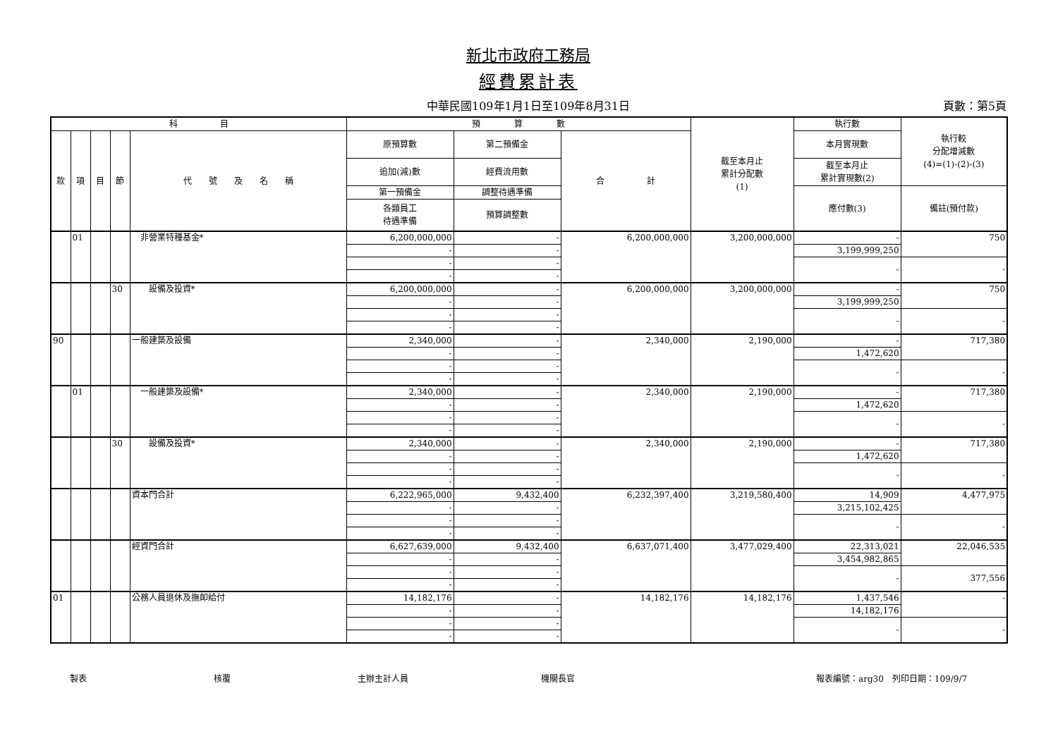新北市政府工務局
經費累計表
中華民國109年1月1日至109年8月31日 頁數：第5頁
| 科 目 | | | | | 預 算 數 | | | 截至本月止 累計分配數 (1) | 執行數 | 執行較 分配增減數 (4)=(1)-(2)-(3) |
| --- | --- | --- | --- | --- | --- | --- | --- | --- | --- | --- |
| 款 | 項 | 目 | 節 | 代 號 及 名 稱 | 原預算數 | 第二預備金 | 合 計 | | 本月實現數 | |
| | | | | | 追加(減)數 | 經費流用數 | | | 截至本月止 累計實現數(2) | |
| | | | | | 第一預備金 | 調整待遇準備 | | | 應付數(3) | 備註(預付款) |
| | | | | | 各類員工 待遇準備 | 預算調整數 | | | | |
| | 01 | | | 非營業特種基金* | 6,200,000,000 | - | 6,200,000,000 | 3,200,000,000 | - | 750 |
| | | | | | - | - | | | 3,199,999,250 | |
| | | | | | - | - | | | - | - |
| | | | | | - | - | | | | |
| | | | 30 | 設備及投資* | 6,200,000,000 | - | 6,200,000,000 | 3,200,000,000 | - | 750 |
| | | | | | - | - | | | 3,199,999,250 | |
| | | | | | - | - | | | - | - |
| | | | | | - | - | | | | |
| 90 | | | | 一般建築及設備 | 2,340,000 | - | 2,340,000 | 2,190,000 | - | 717,380 |
| | | | | | - | - | | | 1,472,620 | |
| | | | | | - | - | | | - | - |
| | | | | | - | - | | | | |
| | 01 | | | 一般建築及設備* | 2,340,000 | - | 2,340,000 | 2,190,000 | - | 717,380 |
| | | | | | - | - | | | 1,472,620 | |
| | | | | | - | - | | | - | - |
| | | | | | - | - | | | | |
| | | | 30 | 設備及投資* | 2,340,000 | - | 2,340,000 | 2,190,000 | - | 717,380 |
| | | | | | - | - | | | 1,472,620 | |
| | | | | | - | - | | | - | - |
| | | | | | - | - | | | | |
| | | | | 資本門合計 | 6,222,965,000 | 9,432,400 | 6,232,397,400 | 3,219,580,400 | 14,909 | 4,477,975 |
| | | | | | - | - | | | 3,215,102,425 | |
| | | | | | - | - | | | - | - |
| | | | | | - | - | | | | |
| | | | | 經資門合計 | 6,627,639,000 | 9,432,400 | 6,637,071,400 | 3,477,029,400 | 22,313,021 | 22,046,535 |
| | | | | | - | - | | | 3,454,982,865 | |
| | | | | | - | - | | | - | 377,556 |
| | | | | | - | - | | | | |
| 01 | | | | 公務人員退休及撫卹給付 | 14,182,176 | - | 14,182,176 | 14,182,176 | 1,437,546 | - |
| | | | | | - | - | | | 14,182,176 | |
| | | | | | - | - | | | - | - |
| | | | | | - | - | | | | |
製表 核覆 主辦主計人員 機關長官 報表編號：arg30　列印日期：109/9/7